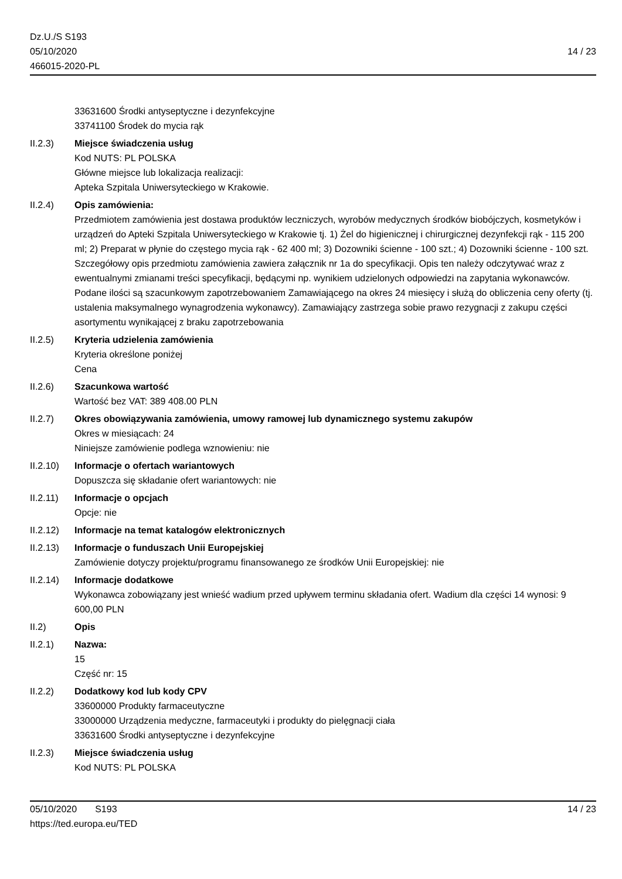Dz.U./S S193
05/10/2020
466015-2020-PL
14 / 23
33631600 Środki antyseptyczne i dezynfekcyjne
33741100 Środek do mycia rąk
II.2.3) Miejsce świadczenia usług
Kod NUTS: PL POLSKA
Główne miejsce lub lokalizacja realizacji:
Apteka Szpitala Uniwersyteckiego w Krakowie.
II.2.4) Opis zamówienia:
Przedmiotem zamówienia jest dostawa produktów leczniczych, wyrobów medycznych środków biobójczych, kosmetyków i urządzeń do Apteki Szpitala Uniwersyteckiego w Krakowie tj. 1) Żel do higienicznej i chirurgicznej dezynfekcji rąk - 115 200 ml; 2) Preparat w płynie do częstego mycia rąk - 62 400 ml; 3) Dozowniki ścienne - 100 szt.; 4) Dozowniki ścienne - 100 szt. Szczegółowy opis przedmiotu zamówienia zawiera załącznik nr 1a do specyfikacji. Opis ten należy odczytywać wraz z ewentualnymi zmianami treści specyfikacji, będącymi np. wynikiem udzielonych odpowiedzi na zapytania wykonawców. Podane ilości są szacunkowym zapotrzebowaniem Zamawiającego na okres 24 miesięcy i służą do obliczenia ceny oferty (tj. ustalenia maksymalnego wynagrodzenia wykonawcy). Zamawiający zastrzega sobie prawo rezygnacji z zakupu części asortymentu wynikającej z braku zapotrzebowania
II.2.5) Kryteria udzielenia zamówienia
Kryteria określone poniżej
Cena
II.2.6) Szacunkowa wartość
Wartość bez VAT: 389 408.00 PLN
II.2.7) Okres obowiązywania zamówienia, umowy ramowej lub dynamicznego systemu zakupów
Okres w miesiącach: 24
Niniejsze zamówienie podlega wznowieniu: nie
II.2.10)
Informacje o ofertach wariantowych
Dopuszcza się składanie ofert wariantowych: nie
II.2.11)
Informacje o opcjach
Opcje: nie
II.2.12)
Informacje na temat katalogów elektronicznych
II.2.13)
Informacje o funduszach Unii Europejskiej
Zamówienie dotyczy projektu/programu finansowanego ze środków Unii Europejskiej: nie
II.2.14)
Informacje dodatkowe
Wykonawca zobowiązany jest wnieść wadium przed upływem terminu składania ofert. Wadium dla części 14 wynosi: 9 600,00 PLN
II.2) Opis
II.2.1) Nazwa:
15
Część nr: 15
II.2.2) Dodatkowy kod lub kody CPV
33600000 Produkty farmaceutyczne
33000000 Urządzenia medyczne, farmaceutyki i produkty do pielęgnacji ciała
33631600 Środki antyseptyczne i dezynfekcyjne
II.2.3) Miejsce świadczenia usług
Kod NUTS: PL POLSKA
05/10/2020 S193 14 / 23
https://ted.europa.eu/TED